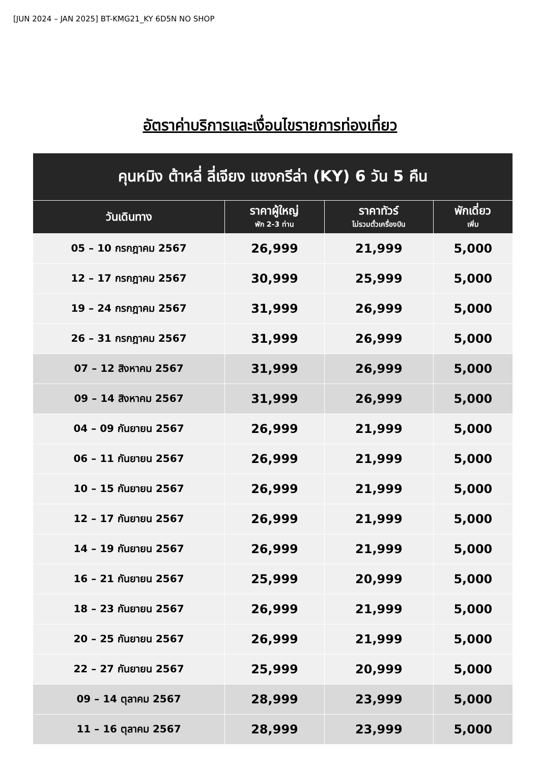[JUN 2024 – JAN 2025] BT-KMG21_KY 6D5N NO SHOP
อัตราค่าบริการและเงื่อนไขรายการท่องเที่ยว
| คุนหมิง ต้าหลี่ ลี่เจียง แชงกรีล่า (KY) 6 วัน 5 คืน | | | |
| --- | --- | --- | --- |
| วันเดินทาง | ราคาผู้ใหญ่ พัก 2-3 ท่าน | ราคาทัวร์ ไม่รวมตั๋วเครื่องบิน | พักเดี่ยว เพิ่ม |
| 05 – 10 กรกฎาคม 2567 | 26,999 | 21,999 | 5,000 |
| 12 – 17 กรกฎาคม 2567 | 30,999 | 25,999 | 5,000 |
| 19 – 24 กรกฎาคม 2567 | 31,999 | 26,999 | 5,000 |
| 26 – 31 กรกฎาคม 2567 | 31,999 | 26,999 | 5,000 |
| 07 – 12 สิงหาคม 2567 | 31,999 | 26,999 | 5,000 |
| 09 – 14 สิงหาคม 2567 | 31,999 | 26,999 | 5,000 |
| 04 – 09 กันยายน 2567 | 26,999 | 21,999 | 5,000 |
| 06 – 11 กันยายน 2567 | 26,999 | 21,999 | 5,000 |
| 10 – 15 กันยายน 2567 | 26,999 | 21,999 | 5,000 |
| 12 – 17 กันยายน 2567 | 26,999 | 21,999 | 5,000 |
| 14 – 19 กันยายน 2567 | 26,999 | 21,999 | 5,000 |
| 16 – 21 กันยายน 2567 | 25,999 | 20,999 | 5,000 |
| 18 – 23 กันยายน 2567 | 26,999 | 21,999 | 5,000 |
| 20 – 25 กันยายน 2567 | 26,999 | 21,999 | 5,000 |
| 22 – 27 กันยายน 2567 | 25,999 | 20,999 | 5,000 |
| 09 – 14 ตุลาคม 2567 | 28,999 | 23,999 | 5,000 |
| 11 – 16 ตุลาคม 2567 | 28,999 | 23,999 | 5,000 |